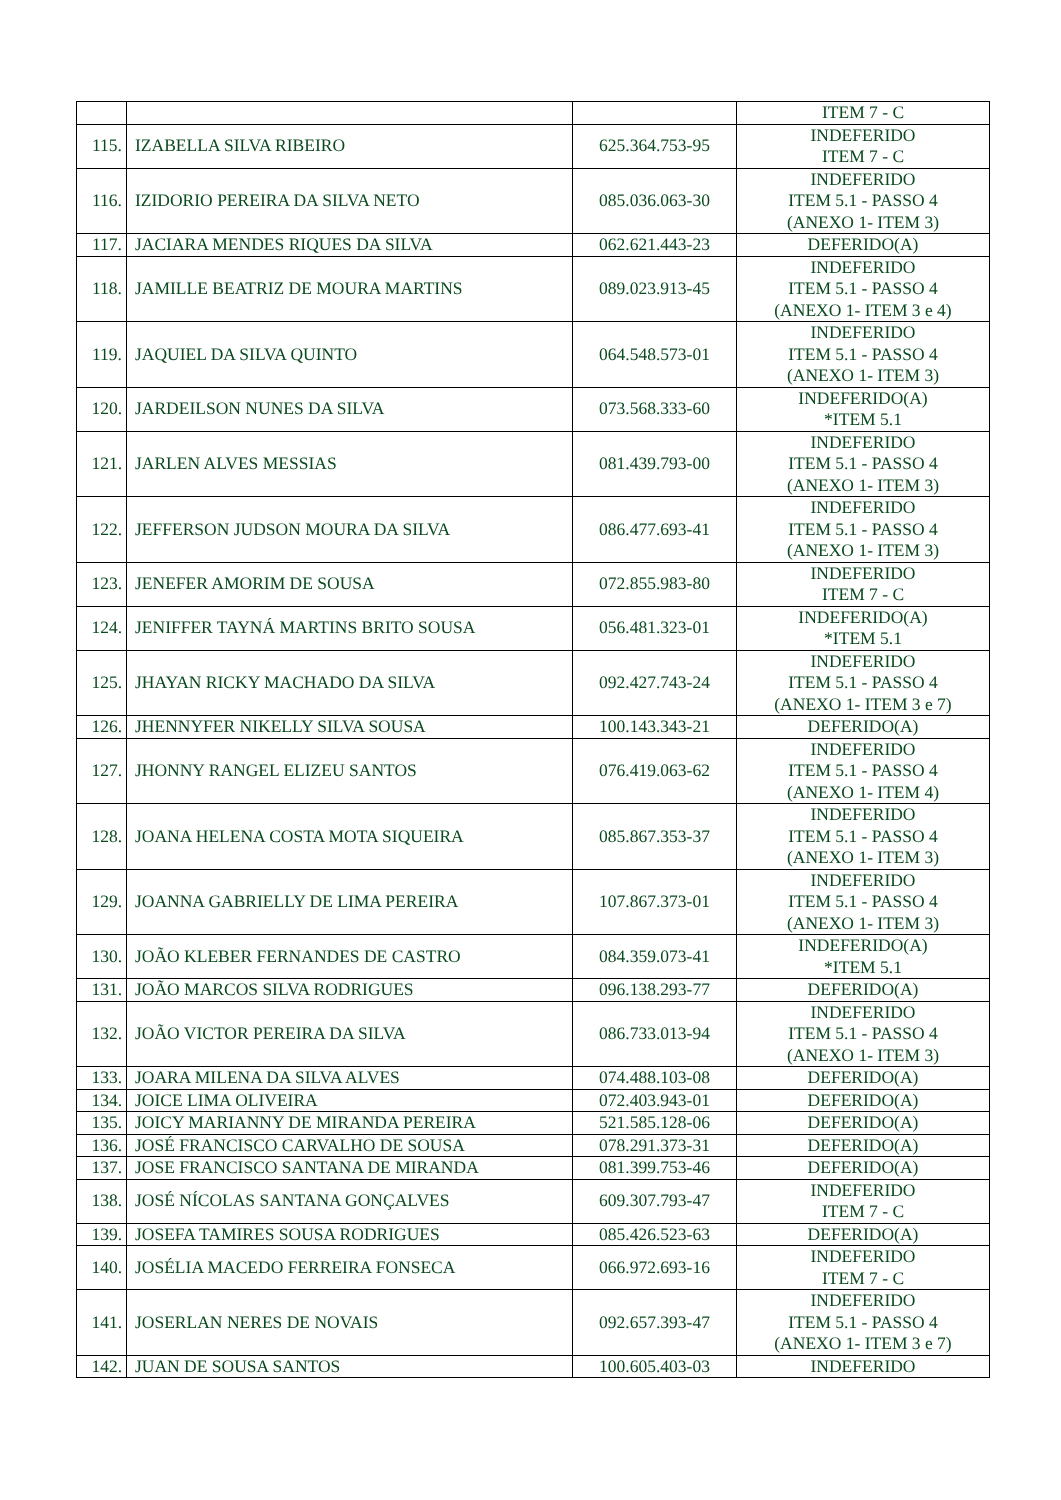| | | | ITEM 7 - C |
| 115. | IZABELLA SILVA RIBEIRO | 625.364.753-95 | INDEFERIDO ITEM 7 - C |
| 116. | IZIDORIO PEREIRA DA SILVA NETO | 085.036.063-30 | INDEFERIDO ITEM 5.1 - PASSO 4 (ANEXO 1- ITEM 3) |
| 117. | JACIARA MENDES RIQUES DA SILVA | 062.621.443-23 | DEFERIDO(A) |
| 118. | JAMILLE BEATRIZ DE MOURA MARTINS | 089.023.913-45 | INDEFERIDO ITEM 5.1 - PASSO 4 (ANEXO 1- ITEM 3 e 4) |
| 119. | JAQUIEL DA SILVA QUINTO | 064.548.573-01 | INDEFERIDO ITEM 5.1 - PASSO 4 (ANEXO 1- ITEM 3) |
| 120. | JARDEILSON NUNES DA SILVA | 073.568.333-60 | INDEFERIDO(A) *ITEM 5.1 |
| 121. | JARLEN ALVES MESSIAS | 081.439.793-00 | INDEFERIDO ITEM 5.1 - PASSO 4 (ANEXO 1- ITEM 3) |
| 122. | JEFFERSON JUDSON MOURA DA SILVA | 086.477.693-41 | INDEFERIDO ITEM 5.1 - PASSO 4 (ANEXO 1- ITEM 3) |
| 123. | JENEFER AMORIM DE SOUSA | 072.855.983-80 | INDEFERIDO ITEM 7 - C |
| 124. | JENIFFER TAYNÁ MARTINS BRITO SOUSA | 056.481.323-01 | INDEFERIDO(A) *ITEM 5.1 |
| 125. | JHAYAN RICKY MACHADO DA SILVA | 092.427.743-24 | INDEFERIDO ITEM 5.1 - PASSO 4 (ANEXO 1- ITEM 3 e 7) |
| 126. | JHENNYFER NIKELLY SILVA SOUSA | 100.143.343-21 | DEFERIDO(A) |
| 127. | JHONNY RANGEL ELIZEU SANTOS | 076.419.063-62 | INDEFERIDO ITEM 5.1 - PASSO 4 (ANEXO 1- ITEM 4) |
| 128. | JOANA HELENA COSTA MOTA SIQUEIRA | 085.867.353-37 | INDEFERIDO ITEM 5.1 - PASSO 4 (ANEXO 1- ITEM 3) |
| 129. | JOANNA GABRIELLY DE LIMA PEREIRA | 107.867.373-01 | INDEFERIDO ITEM 5.1 - PASSO 4 (ANEXO 1- ITEM 3) |
| 130. | JOÃO KLEBER FERNANDES DE CASTRO | 084.359.073-41 | INDEFERIDO(A) *ITEM 5.1 |
| 131. | JOÃO MARCOS SILVA RODRIGUES | 096.138.293-77 | DEFERIDO(A) |
| 132. | JOÃO VICTOR PEREIRA DA SILVA | 086.733.013-94 | INDEFERIDO ITEM 5.1 - PASSO 4 (ANEXO 1- ITEM 3) |
| 133. | JOARA MILENA DA SILVA ALVES | 074.488.103-08 | DEFERIDO(A) |
| 134. | JOICE LIMA OLIVEIRA | 072.403.943-01 | DEFERIDO(A) |
| 135. | JOICY MARIANNY DE MIRANDA PEREIRA | 521.585.128-06 | DEFERIDO(A) |
| 136. | JOSÉ FRANCISCO CARVALHO DE SOUSA | 078.291.373-31 | DEFERIDO(A) |
| 137. | JOSE FRANCISCO SANTANA DE MIRANDA | 081.399.753-46 | DEFERIDO(A) |
| 138. | JOSÉ NÍCOLAS SANTANA GONÇALVES | 609.307.793-47 | INDEFERIDO ITEM 7 - C |
| 139. | JOSEFA TAMIRES SOUSA RODRIGUES | 085.426.523-63 | DEFERIDO(A) |
| 140. | JOSÉLIA MACEDO FERREIRA FONSECA | 066.972.693-16 | INDEFERIDO ITEM 7 - C |
| 141. | JOSERLAN NERES DE NOVAIS | 092.657.393-47 | INDEFERIDO ITEM 5.1 - PASSO 4 (ANEXO 1- ITEM 3 e 7) |
| 142. | JUAN DE SOUSA SANTOS | 100.605.403-03 | INDEFERIDO |